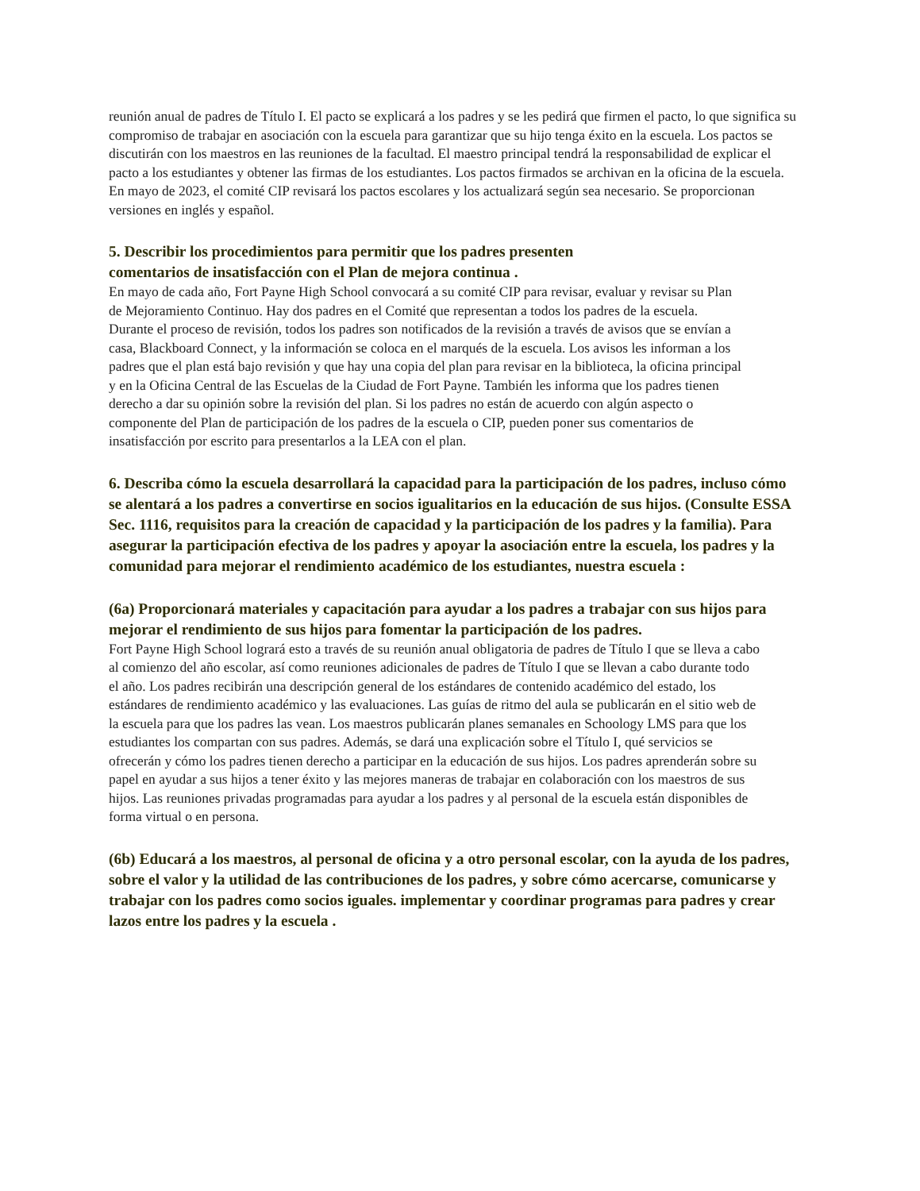reunión anual de padres de Título I. El pacto se explicará a los padres y se les pedirá que firmen el pacto, lo que significa su compromiso de trabajar en asociación con la escuela para garantizar que su hijo tenga éxito en la escuela. Los pactos se discutirán con los maestros en las reuniones de la facultad. El maestro principal tendrá la responsabilidad de explicar el pacto a los estudiantes y obtener las firmas de los estudiantes. Los pactos firmados se archivan en la oficina de la escuela. En mayo de 2023, el comité CIP revisará los pactos escolares y los actualizará según sea necesario. Se proporcionan versiones en inglés y español.
5. Describir los procedimientos para permitir que los padres presenten
comentarios de insatisfacción con el Plan de mejora continua .
En mayo de cada año, Fort Payne High School convocará a su comité CIP para revisar, evaluar y revisar su Plan de Mejoramiento Continuo. Hay dos padres en el Comité que representan a todos los padres de la escuela. Durante el proceso de revisión, todos los padres son notificados de la revisión a través de avisos que se envían a casa, Blackboard Connect, y la información se coloca en el marqués de la escuela. Los avisos les informan a los padres que el plan está bajo revisión y que hay una copia del plan para revisar en la biblioteca, la oficina principal y en la Oficina Central de las Escuelas de la Ciudad de Fort Payne. También les informa que los padres tienen derecho a dar su opinión sobre la revisión del plan. Si los padres no están de acuerdo con algún aspecto o componente del Plan de participación de los padres de la escuela o CIP, pueden poner sus comentarios de insatisfacción por escrito para presentarlos a la LEA con el plan.
6. Describa cómo la escuela desarrollará la capacidad para la participación de los padres, incluso cómo se alentará a los padres a convertirse en socios igualitarios en la educación de sus hijos. (Consulte ESSA Sec. 1116, requisitos para la creación de capacidad y la participación de los padres y la familia). Para asegurar la participación efectiva de los padres y apoyar la asociación entre la escuela, los padres y la comunidad para mejorar el rendimiento académico de los estudiantes, nuestra escuela :
(6a) Proporcionará materiales y capacitación para ayudar a los padres a trabajar con sus hijos para mejorar el rendimiento de sus hijos para fomentar la participación de los padres.
Fort Payne High School logrará esto a través de su reunión anual obligatoria de padres de Título I que se lleva a cabo al comienzo del año escolar, así como reuniones adicionales de padres de Título I que se llevan a cabo durante todo el año. Los padres recibirán una descripción general de los estándares de contenido académico del estado, los estándares de rendimiento académico y las evaluaciones. Las guías de ritmo del aula se publicarán en el sitio web de la escuela para que los padres las vean. Los maestros publicarán planes semanales en Schoology LMS para que los estudiantes los compartan con sus padres. Además, se dará una explicación sobre el Título I, qué servicios se ofrecerán y cómo los padres tienen derecho a participar en la educación de sus hijos. Los padres aprenderán sobre su papel en ayudar a sus hijos a tener éxito y las mejores maneras de trabajar en colaboración con los maestros de sus hijos. Las reuniones privadas programadas para ayudar a los padres y al personal de la escuela están disponibles de forma virtual o en persona.
(6b) Educará a los maestros, al personal de oficina y a otro personal escolar, con la ayuda de los padres, sobre el valor y la utilidad de las contribuciones de los padres, y sobre cómo acercarse, comunicarse y trabajar con los padres como socios iguales. implementar y coordinar programas para padres y crear lazos entre los padres y la escuela .